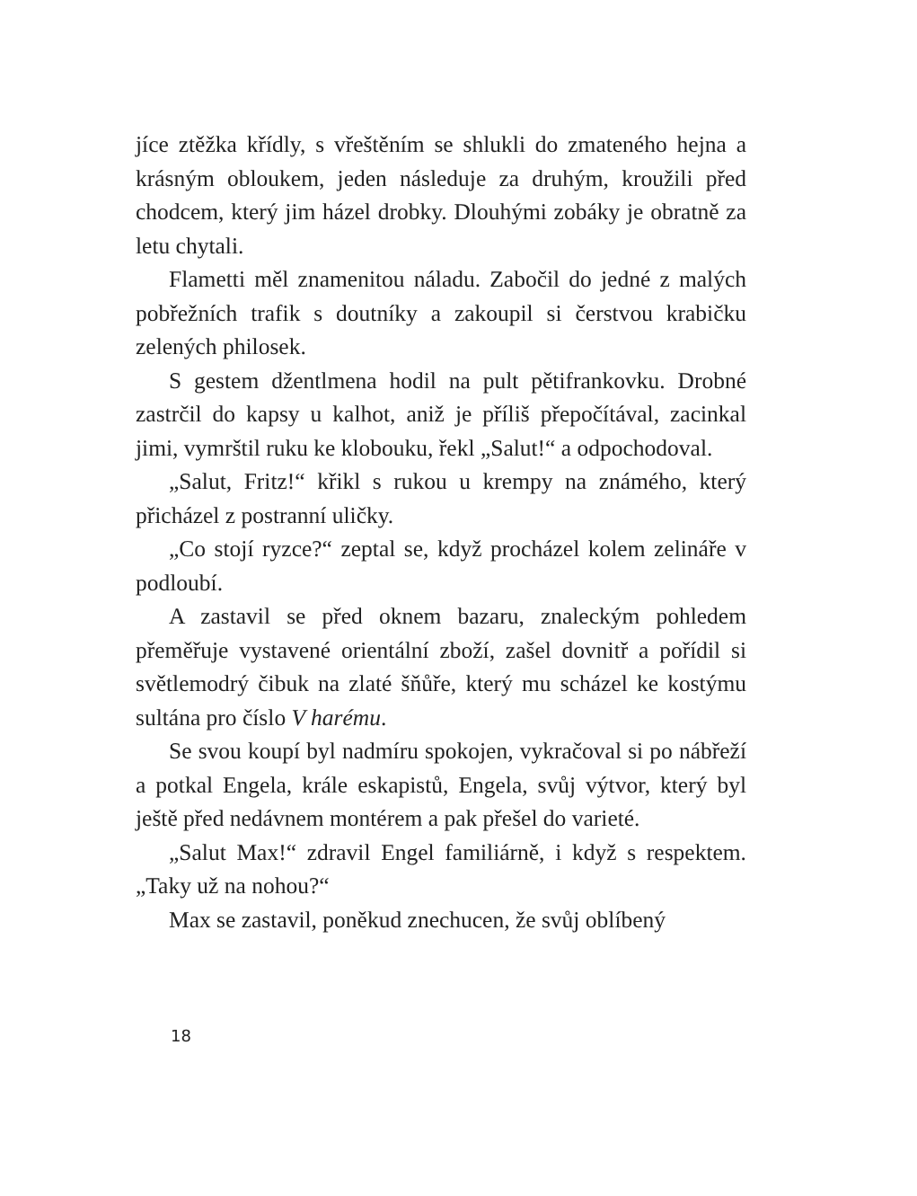jíce ztěžka křídly, s vřeštěním se shlukli do zmateného hejna a krásným obloukem, jeden následuje za druhým, kroužili před chodcem, který jim házel drobky. Dlouhými zobáky je obratně za letu chytali.
Flametti měl znamenitou náladu. Zabočil do jedné z malých pobřežních trafik s doutníky a zakoupil si čerstvou krabičku zelených philosek.
S gestem džentlmena hodil na pult pětifrankovku. Drobné zastrčil do kapsy u kalhot, aniž je příliš přepočítával, zacinkal jimi, vymrštil ruku ke klobouku, řekl „Salut!“ a odpochodoval.
„Salut, Fritz!“ křikl s rukou u krempy na známého, který přicházel z postranní uličky.
„Co stojí ryzce?“ zeptal se, když procházel kolem zelináře v podloubí.
A zastavil se před oknem bazaru, znaleckým pohledem přeměřuje vystavené orientální zboží, zašel dovnitř a pořídil si světlemodrý čibuk na zlaté šňůře, který mu scházel ke kostýmu sultána pro číslo V harému.
Se svou koupí byl nadmíru spokojen, vykračoval si po nábřeží a potkal Engela, krále eskapistů, Engela, svůj výtvor, který byl ještě před nedávnem montérem a pak přešel do varieté.
„Salut Max!“ zdravil Engel familiárně, i když s respektem. „Taky už na nohou?“
Max se zastavil, poněkud znechucen, že svůj oblíbený
18